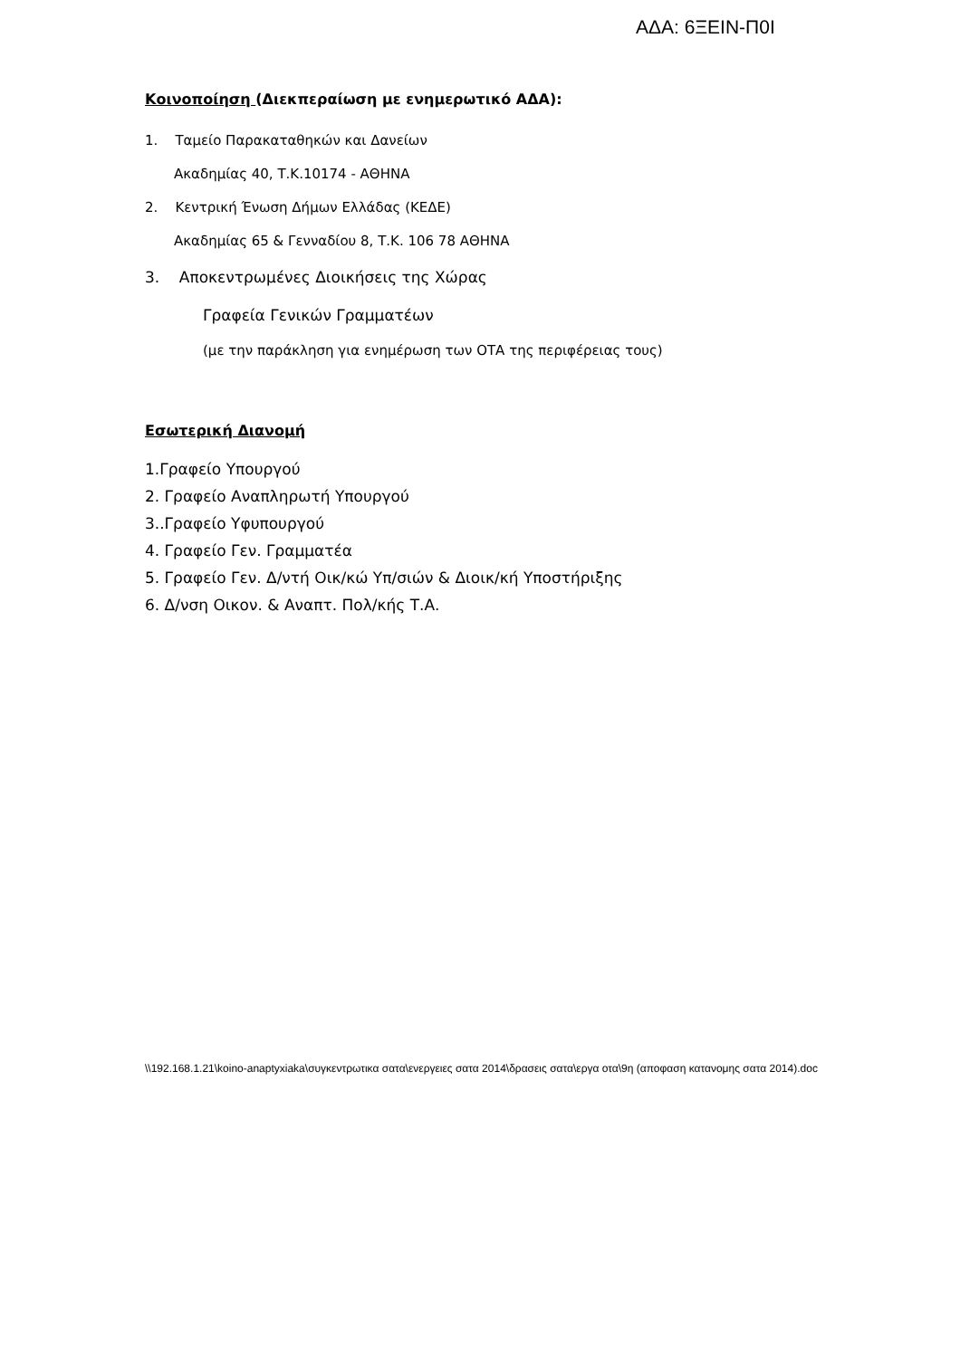ΑΔΑ: 6ΞΕΙΝ-Π0Ι
Κοινοποίηση (Διεκπεραίωση με ενημερωτικό ΑΔΑ):
1. Ταμείο Παρακαταθηκών και Δανείων
Ακαδημίας 40, Τ.Κ.10174 - ΑΘΗΝΑ
2. Κεντρική Ένωση Δήμων Ελλάδας (ΚΕΔΕ)
Ακαδημίας 65 & Γενναδίου 8, Τ.Κ. 106 78 ΑΘΗΝΑ
3. Αποκεντρωμένες Διοικήσεις της Χώρας
Γραφεία Γενικών Γραμματέων
(με την παράκληση για ενημέρωση των ΟΤΑ της περιφέρειας τους)
Εσωτερική Διανομή
1.Γραφείο Υπουργού
2. Γραφείο Αναπληρωτή Υπουργού
3..Γραφείο Υφυπουργού
4. Γραφείο Γεν. Γραμματέα
5. Γραφείο Γεν. Δ/ντή Οικ/κώ Υπ/σιών & Διοικ/κή Υποστήριξης
6. Δ/νση Οικον. & Αναπτ. Πολ/κής Τ.Α.
\\192.168.1.21\koino-anaptyxiaka\συγκεντρωτικα σατα\ενεργειες σατα 2014\δρασεις σατα\εργα οτα\9η (αποφαση κατανομης σατα 2014).doc